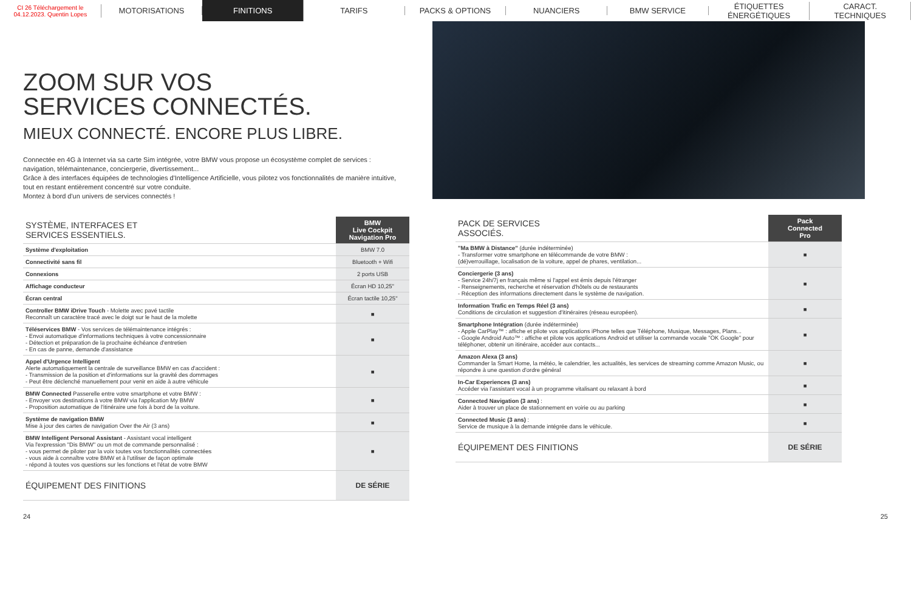CI 26 Téléchargement le 04.12.2023. Quentin Lopes
MOTORISATIONS
FINITIONS
TARIFS PACKS & OPTIONS NUANCIERS BMW SERVICE ÉTIQUETTES ÉNERGÉTIQUES CARACT. TECHNIQUES
ZOOM SUR VOS
SERVICES CONNECTÉS.
MIEUX CONNECTÉ. ENCORE PLUS LIBRE.
Connectée en 4G à Internet via sa carte Sim intégrée, votre BMW vous propose un écosystème complet de services :
navigation, télémaintenance, conciergerie, divertissement...
Grâce à des interfaces équipées de technologies d'Intelligence Artificielle, vous pilotez vos fonctionnalités de manière intuitive,
tout en restant entièrement concentré sur votre conduite.
Montez à bord d'un univers de services connectés !
| SYSTÈME, INTERFACES ET SERVICES ESSENTIELS. | BMW Live Cockpit Navigation Pro |
| --- | --- |
| Système d'exploitation | BMW 7.0 |
| Connectivité sans fil | Bluetooth + Wifi |
| Connexions | 2 ports USB |
| Affichage conducteur | Écran HD 10,25" |
| Écran central | Écran tactile 10,25" |
| Controller BMW iDrive Touch - Molette avec pavé tactile Reconnaît un caractère tracé avec le doigt sur le haut de la molette | ■ |
| Téléservices BMW - Vos services de télémaintenance intégrés : - Envoi automatique d'informations techniques à votre concessionnaire - Détection et préparation de la prochaine échéance d'entretien - En cas de panne, demande d'assistance | ■ |
| Appel d'Urgence Intelligent Alerte automatiquement la centrale de surveillance BMW en cas d'accident : - Transmission de la position et d'informations sur la gravité des dommages - Peut être déclenché manuellement pour venir en aide à autre véhicule | ■ |
| BMW Connected Passerelle entre votre smartphone et votre BMW : - Envoyer vos destinations à votre BMW via l'application My BMW - Proposition automatique de l'itinéraire une fois à bord de la voiture. | ■ |
| Système de navigation BMW Mise à jour des cartes de navigation Over the Air (3 ans) | ■ |
| BMW Intelligent Personal Assistant - Assistant vocal intelligent Via l'expression "Dis BMW" ou un mot de commande personnalisé : - vous permet de piloter par la voix toutes vos fonctionnalités connectées - vous aide à connaître votre BMW et à l'utiliser de façon optimale - répond à toutes vos questions sur les fonctions et l'état de votre BMW | ■ |
| ÉQUIPEMENT DES FINITIONS | DE SÉRIE |
| PACK DE SERVICES ASSOCIÉS. | Pack Connected Pro |
| --- | --- |
| "Ma BMW à Distance" (durée indéterminée) - Transformer votre smartphone en télécommande de votre BMW : (dé)verrouillage, localisation de la voiture, appel de phares, ventilation... | ■ |
| Conciergerie (3 ans) - Service 24h/7j en français même si l'appel est émis depuis l'étranger - Renseignements, recherche et réservation d'hôtels ou de restaurants - Réception des informations directement dans le système de navigation. | ■ |
| Information Trafic en Temps Réel (3 ans) Conditions de circulation et suggestion d'itinéraires (réseau européen). | ■ |
| Smartphone Intégration (durée indéterminée) - Apple CarPlay™ : affiche et pilote vos applications iPhone telles que Téléphone, Musique, Messages, Plans... - Google Android Auto™ : affiche et pilote vos applications Android et utiliser la commande vocale "OK Google" pour téléphoner, obtenir un itinéraire, accéder aux contacts... | ■ |
| Amazon Alexa (3 ans) Commander la Smart Home, la météo, le calendrier, les actualités, les services de streaming comme Amazon Music, ou répondre à une question d'ordre général | ■ |
| In-Car Experiences (3 ans) Accéder via l'assistant vocal à un programme vitalisant ou relaxant à bord | ■ |
| Connected Navigation (3 ans) : Aider à trouver un place de stationnement en voirie ou au parking | ■ |
| Connected Music (3 ans) : Service de musique à la demande intégrée dans le véhicule. | ■ |
| ÉQUIPEMENT DES FINITIONS | DE SÉRIE |
24 25